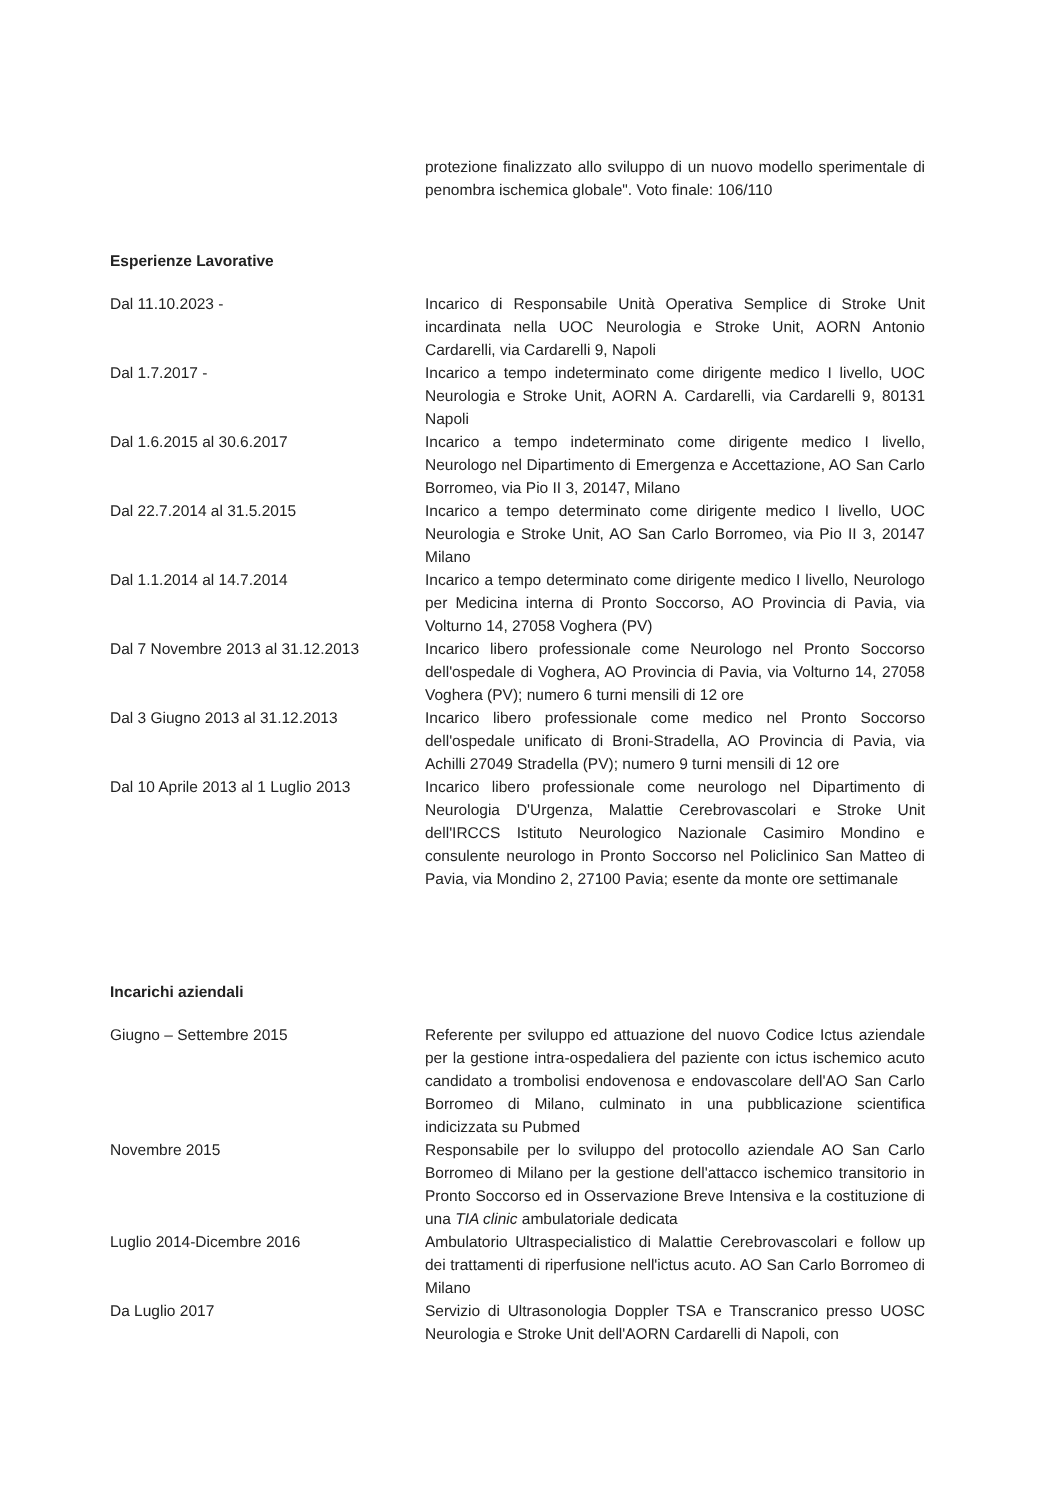protezione finalizzato allo sviluppo di un nuovo modello sperimentale di penombra ischemica globale". Voto finale: 106/110
Esperienze Lavorative
Dal 11.10.2023 - Incarico di Responsabile Unità Operativa Semplice di Stroke Unit incardinata nella UOC Neurologia e Stroke Unit, AORN Antonio Cardarelli, via Cardarelli 9, Napoli
Dal 1.7.2017 - Incarico a tempo indeterminato come dirigente medico I livello, UOC Neurologia e Stroke Unit, AORN A. Cardarelli, via Cardarelli 9, 80131 Napoli
Dal 1.6.2015 al 30.6.2017 Incarico a tempo indeterminato come dirigente medico I livello, Neurologo nel Dipartimento di Emergenza e Accettazione, AO San Carlo Borromeo, via Pio II 3, 20147, Milano
Dal 22.7.2014 al 31.5.2015 Incarico a tempo determinato come dirigente medico I livello, UOC Neurologia e Stroke Unit, AO San Carlo Borromeo, via Pio II 3, 20147 Milano
Dal 1.1.2014 al 14.7.2014 Incarico a tempo determinato come dirigente medico I livello, Neurologo per Medicina interna di Pronto Soccorso, AO Provincia di Pavia, via Volturno 14, 27058 Voghera (PV)
Dal 7 Novembre 2013 al 31.12.2013 Incarico libero professionale come Neurologo nel Pronto Soccorso dell'ospedale di Voghera, AO Provincia di Pavia, via Volturno 14, 27058 Voghera (PV); numero 6 turni mensili di 12 ore
Dal 3 Giugno 2013 al 31.12.2013 Incarico libero professionale come medico nel Pronto Soccorso dell'ospedale unificato di Broni-Stradella, AO Provincia di Pavia, via Achilli 27049 Stradella (PV); numero 9 turni mensili di 12 ore
Dal 10 Aprile 2013 al 1 Luglio 2013
Incarico libero professionale come neurologo nel Dipartimento di Neurologia D'Urgenza, Malattie Cerebrovascolari e Stroke Unit dell'IRCCS Istituto Neurologico Nazionale Casimiro Mondino e consulente neurologo in Pronto Soccorso nel Policlinico San Matteo di Pavia, via Mondino 2, 27100 Pavia; esente da monte ore settimanale
Incarichi aziendali
Giugno – Settembre 2015 Referente per sviluppo ed attuazione del nuovo Codice Ictus aziendale per la gestione intra-ospedaliera del paziente con ictus ischemico acuto candidato a trombolisi endovenosa e endovascolare dell'AO San Carlo Borromeo di Milano, culminato in una pubblicazione scientifica indicizzata su Pubmed
Novembre 2015 Responsabile per lo sviluppo del protocollo aziendale AO San Carlo Borromeo di Milano per la gestione dell'attacco ischemico transitorio in Pronto Soccorso ed in Osservazione Breve Intensiva e la costituzione di una TIA clinic ambulatoriale dedicata
Luglio 2014-Dicembre 2016 Ambulatorio Ultraspecialistico di Malattie Cerebrovascolari e follow up dei trattamenti di riperfusione nell'ictus acuto. AO San Carlo Borromeo di Milano
Da Luglio 2017 Servizio di Ultrasonologia Doppler TSA e Transcranico presso UOSC Neurologia e Stroke Unit dell'AORN Cardarelli di Napoli, con